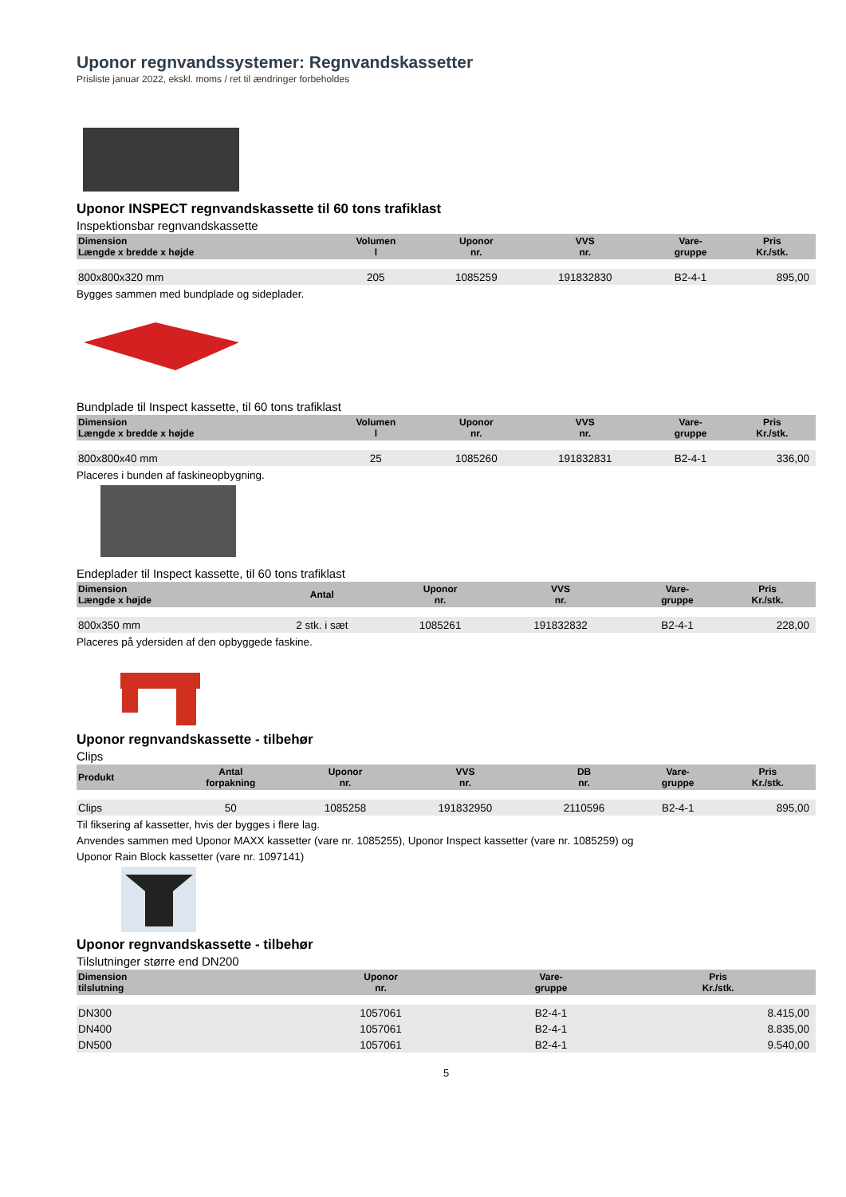Uponor regnvandssystemer: Regnvandskassetter
Prisliste januar 2022, ekskl. moms / ret til ændringer forbeholdes
Uponor INSPECT regnvandskassette til 60 tons trafiklast
Inspektionsbar regnvandskassette
| Dimension Længde x bredde x højde | Volumen l | | Uponor nr. | VVS nr. | | Vare- gruppe | Pris Kr./stk. |
| --- | --- | --- | --- | --- | --- | --- | --- |
| 800x800x320 mm | 205 | | 1085259 | 191832830 | | B2-4-1 | 895,00 |
Bygges sammen med bundplade og sideplader.
Bundplade til Inspect kassette, til 60 tons trafiklast
| Dimension Længde x bredde x højde | Volumen l | | Uponor nr. | VVS nr. | | Vare- gruppe | Pris Kr./stk. |
| --- | --- | --- | --- | --- | --- | --- | --- |
| 800x800x40 mm | 25 | | 1085260 | 191832831 | | B2-4-1 | 336,00 |
Placeres i bunden af faskineopbygning.
Endeplader til Inspect kassette, til 60 tons trafiklast
| Dimension Længde x højde | Antal | Uponor nr. | VVS nr. | | Vare- gruppe | Pris Kr./stk. |
| --- | --- | --- | --- | --- | --- | --- |
| 800x350 mm | 2 stk. i sæt | 1085261 | 191832832 | | B2-4-1 | 228,00 |
Placeres på ydersiden af den opbyggede faskine.
Uponor regnvandskassette - tilbehør
Clips
| Produkt | Antal forpakning | Uponor nr. | VVS nr. | DB nr. | Vare- gruppe | Pris Kr./stk. |
| --- | --- | --- | --- | --- | --- | --- |
| Clips | 50 | 1085258 | 191832950 | 2110596 | B2-4-1 | 895,00 |
Til fiksering af kassetter, hvis der bygges i flere lag.
Anvendes sammen med Uponor MAXX kassetter (vare nr. 1085255), Uponor Inspect kassetter (vare nr. 1085259) og
Uponor Rain Block kassetter (vare nr. 1097141)
Uponor regnvandskassette - tilbehør
Tilslutninger større end DN200
| Dimension tilslutning | | Uponor nr. | | Vare- gruppe | Pris Kr./stk. |
| --- | --- | --- | --- | --- | --- |
| DN300 | | 1057061 | | B2-4-1 | 8.415,00 |
| DN400 | | 1057061 | | B2-4-1 | 8.835,00 |
| DN500 | | 1057061 | | B2-4-1 | 9.540,00 |
5